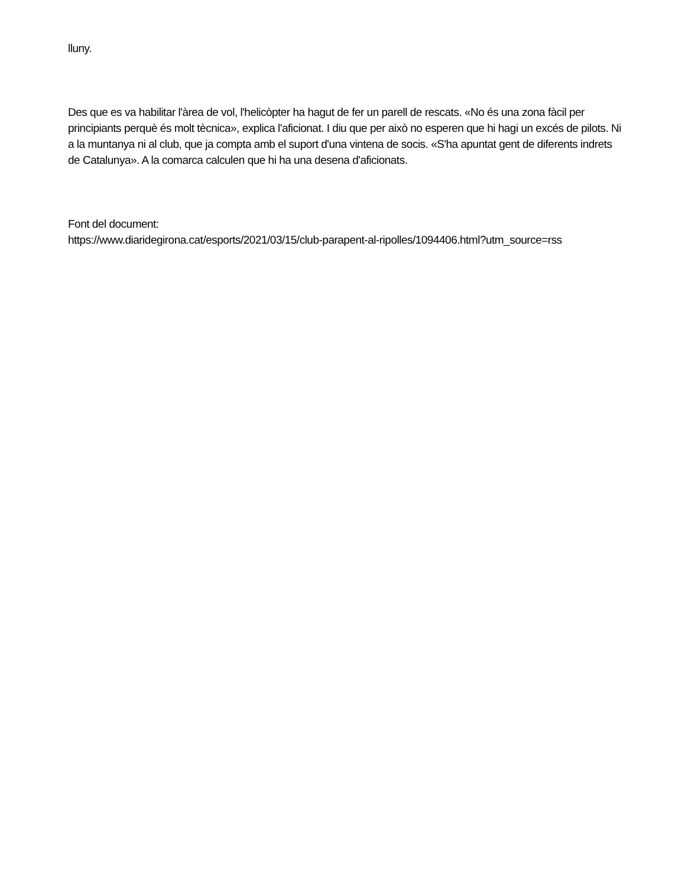lluny.
Des que es va habilitar l'àrea de vol, l'helicòpter ha hagut de fer un parell de rescats. «No és una zona fàcil per principiants perquè és molt tècnica», explica l'aficionat. I diu que per això no esperen que hi hagi un excés de pilots. Ni a la muntanya ni al club, que ja compta amb el suport d'una vintena de socis. «S'ha apuntat gent de diferents indrets de Catalunya». A la comarca calculen que hi ha una desena d'aficionats.
Font del document:
https://www.diaridegirona.cat/esports/2021/03/15/club-parapent-al-ripolles/1094406.html?utm_source=rss